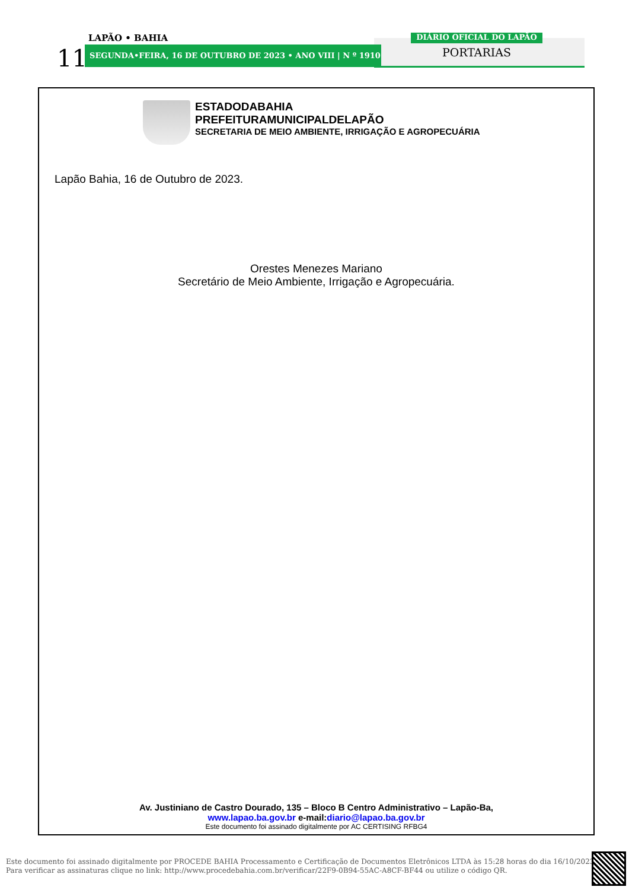LAPÃO • BAHIA
11 SEGUNDA•FEIRA, 16 DE OUTUBRO DE 2023 • ANO VIII | N º 1910
DIÁRIO OFICIAL DO LAPÃO
PORTARIAS
ESTADODABAHIA
PREFEITURAMUNICIPALDELAPÃO
SECRETARIA DE MEIO AMBIENTE, IRRIGAÇÃO E AGROPECUÁRIA
Lapão Bahia, 16 de Outubro de 2023.
Orestes Menezes Mariano
Secretário de Meio Ambiente, Irrigação e Agropecuária.
Av. Justiniano de Castro Dourado, 135 – Bloco B Centro Administrativo – Lapão-Ba,
www.lapao.ba.gov.br e-mail:diario@lapao.ba.gov.br
Este documento foi assinado digitalmente por AC CERTISING RFBG4
Este documento foi assinado digitalmente por PROCEDE BAHIA Processamento e Certificação de Documentos Eletrônicos LTDA às 15:28 horas do dia 16/10/2023.
Para verificar as assinaturas clique no link: http://www.procedebahia.com.br/verificar/22F9-0B94-55AC-A8CF-BF44 ou utilize o código QR.